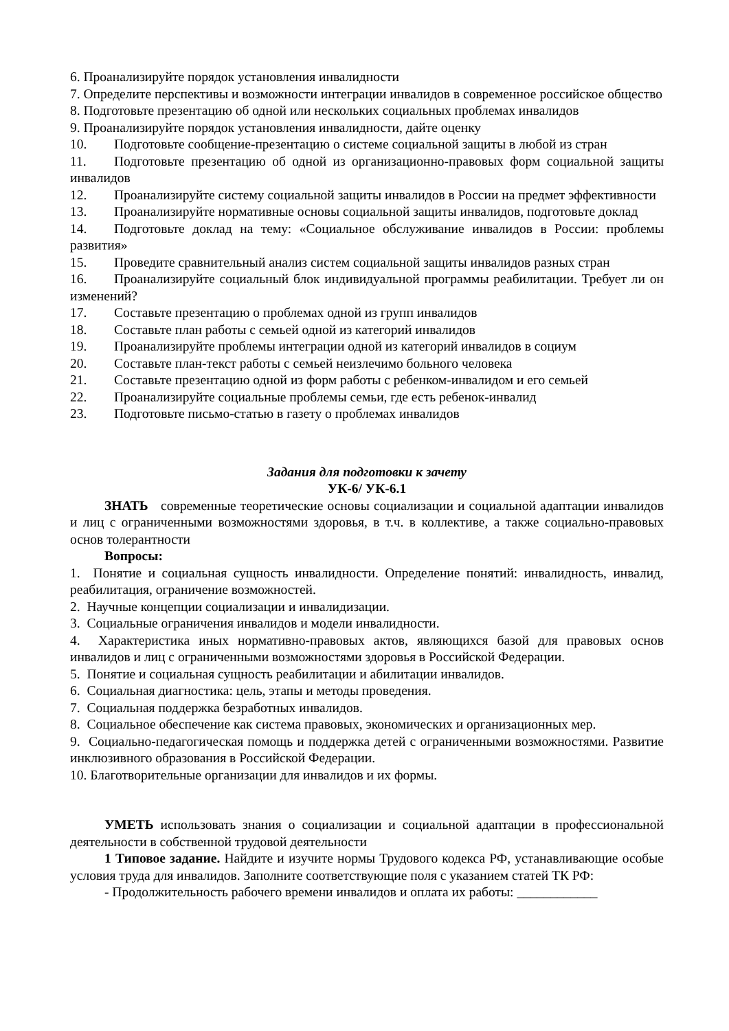6. Проанализируйте порядок установления инвалидности
7. Определите перспективы и возможности интеграции инвалидов в современное российское общество
8. Подготовьте презентацию об одной или нескольких социальных проблемах инвалидов
9. Проанализируйте порядок установления инвалидности, дайте оценку
10. Подготовьте сообщение-презентацию о системе социальной защиты в любой из стран
11. Подготовьте презентацию об одной из организационно-правовых форм социальной защиты инвалидов
12. Проанализируйте систему социальной защиты инвалидов в России на предмет эффективности
13. Проанализируйте нормативные основы социальной защиты инвалидов, подготовьте доклад
14. Подготовьте доклад на тему: «Социальное обслуживание инвалидов в России: проблемы развития»
15. Проведите сравнительный анализ систем социальной защиты инвалидов разных стран
16. Проанализируйте социальный блок индивидуальной программы реабилитации. Требует ли он изменений?
17. Составьте презентацию о проблемах одной из групп инвалидов
18. Составьте план работы с семьей одной из категорий инвалидов
19. Проанализируйте проблемы интеграции одной из категорий инвалидов в социум
20. Составьте план-текст работы с семьей неизлечимо больного человека
21. Составьте презентацию одной из форм работы с ребенком-инвалидом и его семьей
22. Проанализируйте социальные проблемы семьи, где есть ребенок-инвалид
23. Подготовьте письмо-статью в газету о проблемах инвалидов
Задания для подготовки к зачету
УК-6/ УК-6.1
ЗНАТЬ современные теоретические основы социализации и социальной адаптации инвалидов и лиц с ограниченными возможностями здоровья, в т.ч. в коллективе, а также социально-правовых основ толерантности
Вопросы:
1. Понятие и социальная сущность инвалидности. Определение понятий: инвалидность, инвалид, реабилитация, ограничение возможностей.
2. Научные концепции социализации и инвалидизации.
3. Социальные ограничения инвалидов и модели инвалидности.
4. Характеристика иных нормативно-правовых актов, являющихся базой для правовых основ инвалидов и лиц с ограниченными возможностями здоровья в Российской Федерации.
5. Понятие и социальная сущность реабилитации и абилитации инвалидов.
6. Социальная диагностика: цель, этапы и методы проведения.
7. Социальная поддержка безработных инвалидов.
8. Социальное обеспечение как система правовых, экономических и организационных мер.
9. Социально-педагогическая помощь и поддержка детей с ограниченными возможностями. Развитие инклюзивного образования в Российской Федерации.
10. Благотворительные организации для инвалидов и их формы.
УМЕТЬ использовать знания о социализации и социальной адаптации в профессиональной деятельности в собственной трудовой деятельности
1 Типовое задание. Найдите и изучите нормы Трудового кодекса РФ, устанавливающие особые условия труда для инвалидов. Заполните соответствующие поля с указанием статей ТК РФ:
- Продолжительность рабочего времени инвалидов и оплата их работы: ____________